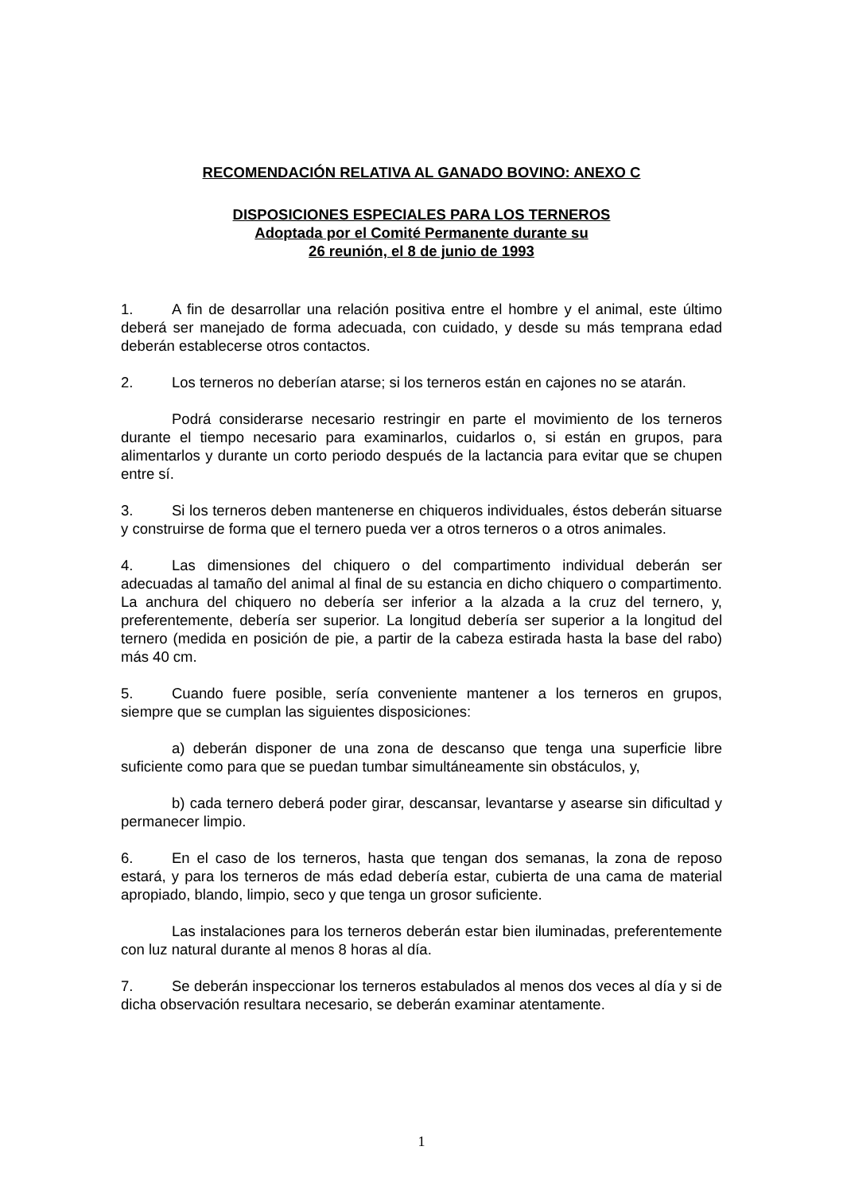RECOMENDACIÓN RELATIVA AL GANADO BOVINO: ANEXO C
DISPOSICIONES ESPECIALES PARA LOS TERNEROS
Adoptada por el Comité Permanente durante su
26 reunión, el 8 de junio de 1993
1. A fin de desarrollar una relación positiva entre el hombre y el animal, este último deberá ser manejado de forma adecuada, con cuidado, y desde su más temprana edad deberán establecerse otros contactos.
2. Los terneros no deberían atarse; si los terneros están en cajones no se atarán.
Podrá considerarse necesario restringir en parte el movimiento de los terneros durante el tiempo necesario para examinarlos, cuidarlos o, si están en grupos, para alimentarlos y durante un corto periodo después de la lactancia para evitar que se chupen entre sí.
3. Si los terneros deben mantenerse en chiqueros individuales, éstos deberán situarse y construirse de forma que el ternero pueda ver a otros terneros o a otros animales.
4. Las dimensiones del chiquero o del compartimento individual deberán ser adecuadas al tamaño del animal al final de su estancia en dicho chiquero o compartimento. La anchura del chiquero no debería ser inferior a la alzada a la cruz del ternero, y, preferentemente, debería ser superior. La longitud debería ser superior a la longitud del ternero (medida en posición de pie, a partir de la cabeza estirada hasta la base del rabo) más 40 cm.
5. Cuando fuere posible, sería conveniente mantener a los terneros en grupos, siempre que se cumplan las siguientes disposiciones:
a) deberán disponer de una zona de descanso que tenga una superficie libre suficiente como para que se puedan tumbar simultáneamente sin obstáculos, y,
b) cada ternero deberá poder girar, descansar, levantarse y asearse sin dificultad y permanecer limpio.
6. En el caso de los terneros, hasta que tengan dos semanas, la zona de reposo estará, y para los terneros de más edad debería estar, cubierta de una cama de material apropiado, blando, limpio, seco y que tenga un grosor suficiente.
Las instalaciones para los terneros deberán estar bien iluminadas, preferentemente con luz natural durante al menos 8 horas al día.
7. Se deberán inspeccionar los terneros estabulados al menos dos veces al día y si de dicha observación resultara necesario, se deberán examinar atentamente.
1